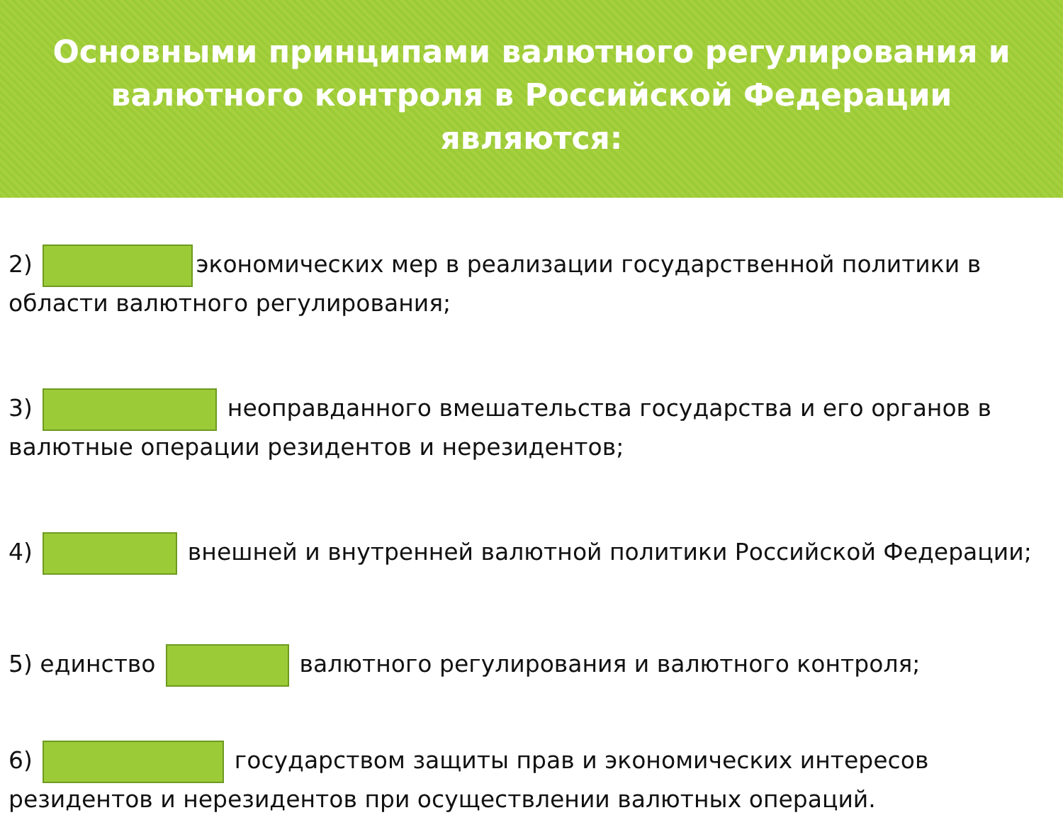Основными принципами валютного регулирования и валютного контроля в Российской Федерации являются:
2) экономических мер в реализации государственной политики в области валютного регулирования;
3) неоправданного вмешательства государства и его органов в валютные операции резидентов и нерезидентов;
4) внешней и внутренней валютной политики Российской Федерации;
5) единство валютного регулирования и валютного контроля;
6) государством защиты прав и экономических интересов резидентов и нерезидентов при осуществлении валютных операций.